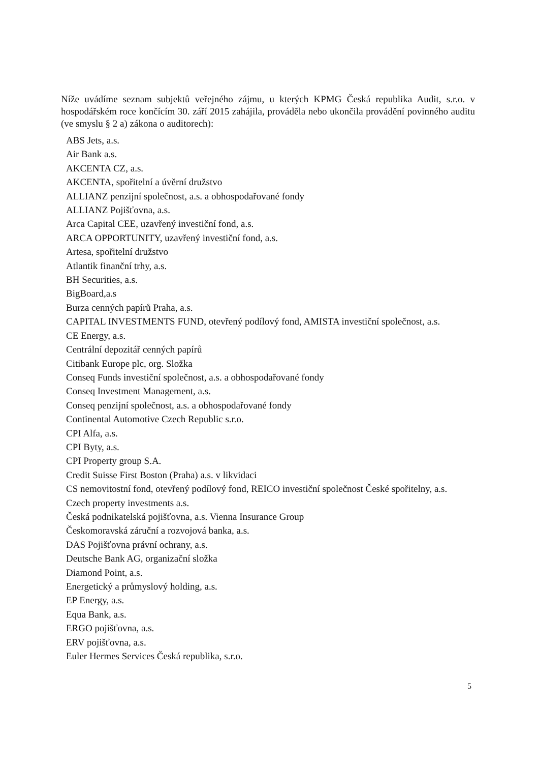Níže uvádíme seznam subjektů veřejného zájmu, u kterých KPMG Česká republika Audit, s.r.o. v hospodářském roce končícím 30. září 2015 zahájila, prováděla nebo ukončila provádění povinného auditu (ve smyslu § 2 a) zákona o auditorech):
ABS Jets, a.s.
Air Bank a.s.
AKCENTA CZ, a.s.
AKCENTA, spořitelní a úvěrní družstvo
ALLIANZ penzijní společnost, a.s. a obhospodařované fondy
ALLIANZ Pojišťovna, a.s.
Arca Capital CEE, uzavřený investiční fond, a.s.
ARCA OPPORTUNITY, uzavřený investiční fond, a.s.
Artesa, spořitelní družstvo
Atlantik finanční trhy, a.s.
BH Securities, a.s.
BigBoard,a.s
Burza cenných papírů Praha, a.s.
CAPITAL INVESTMENTS FUND, otevřený podílový fond, AMISTA investiční společnost, a.s.
CE Energy, a.s.
Centrální depozitář cenných papírů
Citibank Europe plc, org. Složka
Conseq Funds investiční společnost, a.s. a obhospodařované fondy
Conseq Investment Management, a.s.
Conseq penzijní společnost, a.s. a obhospodařované fondy
Continental Automotive Czech Republic s.r.o.
CPI Alfa, a.s.
CPI Byty, a.s.
CPI Property group S.A.
Credit Suisse First Boston (Praha) a.s. v likvidaci
CS nemovitostní fond, otevřený podílový fond, REICO investiční společnost České spořitelny, a.s.
Czech property investments a.s.
Česká podnikatelská pojišťovna, a.s. Vienna Insurance Group
Českomoravská záruční a rozvojová banka, a.s.
DAS Pojišťovna právní ochrany, a.s.
Deutsche Bank AG, organizační složka
Diamond Point, a.s.
Energetický a průmyslový holding, a.s.
EP Energy, a.s.
Equa Bank, a.s.
ERGO pojišťovna, a.s.
ERV pojišťovna, a.s.
Euler Hermes Services Česká republika, s.r.o.
5